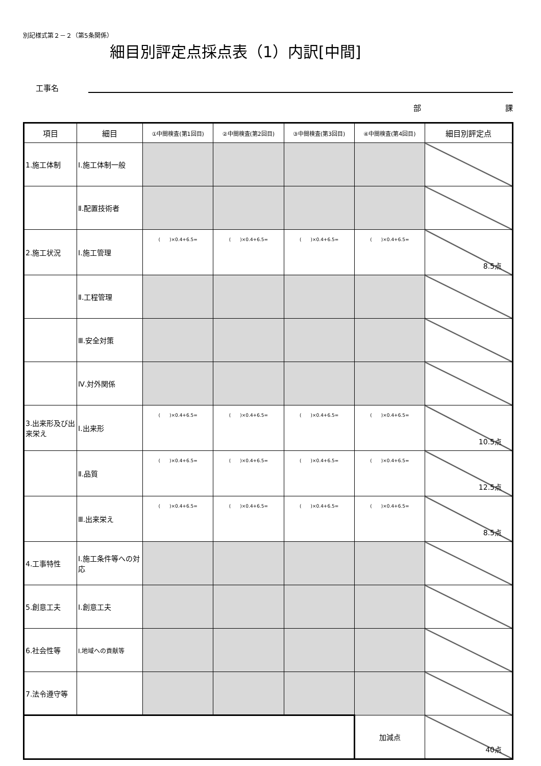別記様式第２－２（第5条関係）
細目別評定点採点表（1）内訳[中間]
工事名
部　　　　　　　　　　　課
| 項目 | 細目 | ①中間検査(第1回目) | ②中間検査(第2回目) | ③中間検査(第3回目) | ④中間検査(第4回目) | 細目別評定点 |
| --- | --- | --- | --- | --- | --- | --- |
| 1.施工体制 | Ⅰ.施工体制一般 | | | | | |
| | Ⅱ.配置技術者 | | | | | |
| 2.施工状況 | Ⅰ.施工管理 | ( )×0.4+6.5= | ( )×0.4+6.5= | ( )×0.4+6.5= | ( )×0.4+6.5= | 8.5点 |
| | Ⅱ.工程管理 | | | | | |
| | Ⅲ.安全対策 | | | | | |
| | Ⅳ.対外関係 | | | | | |
| 3.出来形及び出来栄え | Ⅰ.出来形 | ( )×0.4+6.5= | ( )×0.4+6.5= | ( )×0.4+6.5= | ( )×0.4+6.5= | 10.5点 |
| | Ⅱ.品質 | ( )×0.4+6.5= | ( )×0.4+6.5= | ( )×0.4+6.5= | ( )×0.4+6.5= | 12.5点 |
| | Ⅲ.出来栄え | ( )×0.4+6.5= | ( )×0.4+6.5= | ( )×0.4+6.5= | ( )×0.4+6.5= | 8.5点 |
| 4.工事特性 | Ⅰ.施工条件等への対応 | | | | | |
| 5.創意工夫 | Ⅰ.創意工夫 | | | | | |
| 6.社会性等 | Ⅰ.地域への貢献等 | | | | | |
| 7.法令遵守等 | | | | | | |
| | | | | | 加減点 | 40点 |